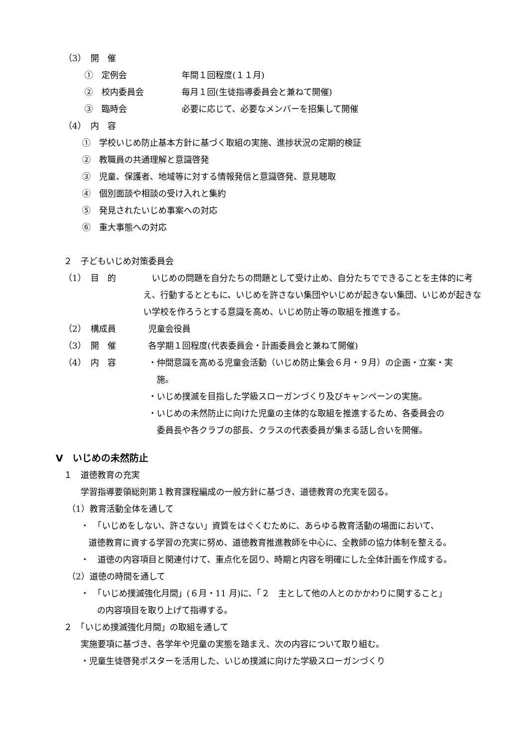（3）　開　催
①　定例会 年間１回程度(１１月)
②　校内委員会 毎月１回(生徒指導委員会と兼ねて開催)
③　臨時会 必要に応じて、必要なメンバーを招集して開催
（4）　内　容
①　学校いじめ防止基本方針に基づく取組の実施、進捗状況の定期的検証
②　教職員の共通理解と意識啓発
③　児童、保護者、地域等に対する情報発信と意識啓発、意見聴取
④　個別面談や相談の受け入れと集約
⑤　発見されたいじめ事案への対応
⑥　重大事態への対応
２　子どもいじめ対策委員会
（1）　目　的　いじめの問題を自分たちの問題として受け止め、自分たちでできることを主体的に考え、行動するとともに、いじめを許さない集団やいじめが起きない集団、いじめが起きない学校を作ろうとする意識を高め、いじめ防止等の取組を推進する。
（2）　構成員 児童会役員
（3）　開　催 各学期１回程度(代表委員会・計画委員会と兼ねて開催)
（4）　内　容 ・仲間意識を高める児童会活動（いじめ防止集会６月・９月）の企画・立案・実
　施。
・いじめ撲滅を目指した学級スローガンづくり及びキャンペーンの実施。
・いじめの未然防止に向けた児童の主体的な取組を推進するため、各委員会の
　委員長や各クラブの部長、クラスの代表委員が集まる話し合いを開催。
Ⅴ　いじめの未然防止
１　道徳教育の充実
学習指導要領総則第１教育課程編成の一般方針に基づき、道徳教育の充実を図る。
（1）教育活動全体を通して
・　「いじめをしない、許さない」資質をはぐくむために、あらゆる教育活動の場面において、
道徳教育に資する学習の充実に努め、道徳教育推進教師を中心に、全教師の協力体制を整える。
・　道徳の内容項目と関連付けて、重点化を図り、時期と内容を明確にした全体計画を作成する。
（2）道徳の時間を通して
・　「いじめ撲滅強化月間」(６月・11 月)に、「２　主として他の人とのかかわりに関すること」
の内容項目を取り上げて指導する。
２　「いじめ撲滅強化月間」の取組を通して
実施要項に基づき、各学年や児童の実態を踏まえ、次の内容について取り組む。
・児童生徒啓発ポスターを活用した、いじめ撲滅に向けた学級スローガンづくり